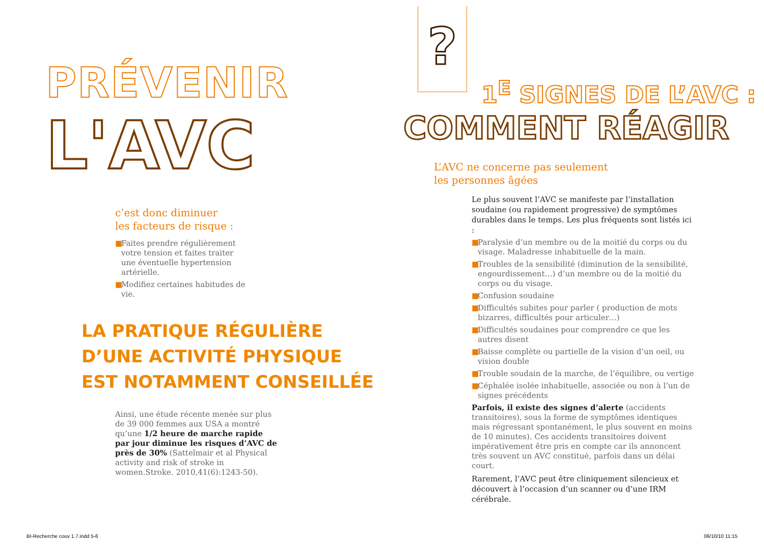PRÉVENIR
L'AVC
c’est donc diminuer
les facteurs de risque :
■ Faites prendre régulièrement votre tension et faites traiter une éventuelle hypertension artérielle.
■ Modifiez certaines habitudes de vie.
LA PRATIQUE RÉGULIÈRE
D’UNE ACTIVITÉ PHYSIQUE
EST NOTAMMENT CONSEILLÉE
Ainsi, une étude récente menée sur plus de 39 000 femmes aux USA a montré qu’une 1/2 heure de marche rapide par jour diminue les risques d’AVC de près de 30% (Sattelmair et al Physical activity and risk of stroke in women.Stroke. 2010,41(6):1243-50).
BI-Recherche couv 1.7.indd 5-6
?
1<sup>E</sup> SIGNES DE L’AVC :
COMMENT RÉAGIR
L’AVC ne concerne pas seulement
les personnes âgées
Le plus souvent l’AVC se manifeste par l’installation soudaine (ou rapidement progressive) de symptômes durables dans le temps. Les plus fréquents sont listés ici :
■ Paralysie d’un membre ou de la moitié du corps ou du visage. Maladresse inhabituelle de la main.
■ Troubles de la sensibilité (diminution de la sensibilité, engourdissement…) d’un membre ou de la moitié du corps ou du visage.
■ Confusion soudaine
■ Difficultés subites pour parler ( production de mots bizarres, difficultés pour articuler…)
■ Difficultés soudaines pour comprendre ce que les autres disent
■ Baisse complète ou partielle de la vision d’un oeil, ou vision double
■ Trouble soudain de la marche, de l’équilibre, ou vertige
■ Céphalée isolée inhabituelle, associée ou non à l’un de signes précédents
Parfois, il existe des signes d’alerte (accidents transitoires), sous la forme de symptômes identiques mais régressant spontanément, le plus souvent en moins de 10 minutes). Ces accidents transitoires doivent impérativement être pris en compte car ils annoncent très souvent un AVC constitué, parfois dans un délai court.
Rarement, l’AVC peut être cliniquement silencieux et découvert à l’occasion d’un scanner ou d’une IRM cérébrale.
06/10/10 11:15